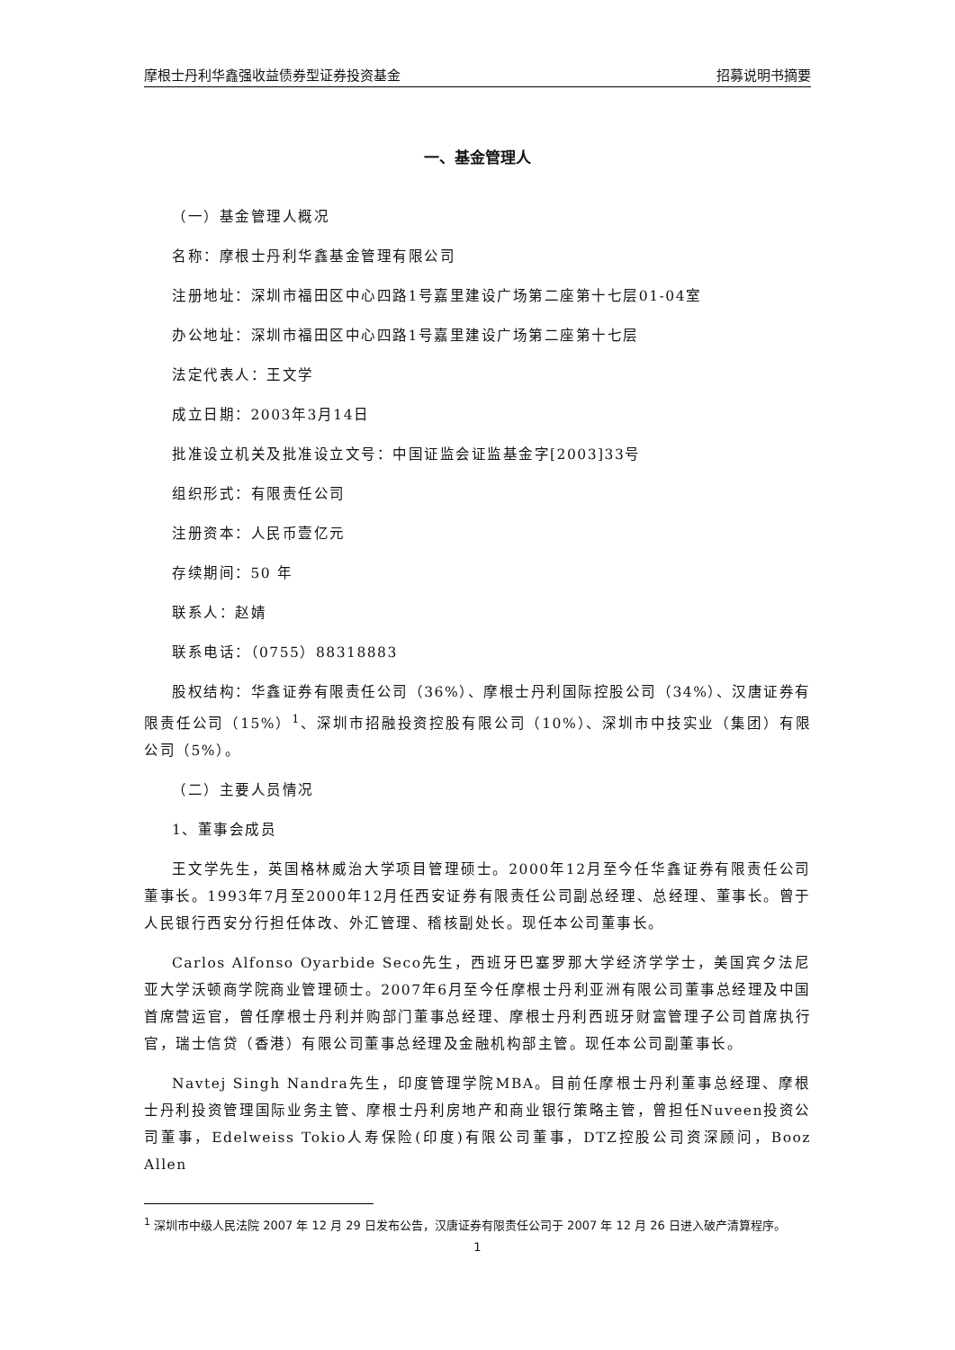摩根士丹利华鑫强收益债券型证券投资基金 招募说明书摘要
一、基金管理人
（一）基金管理人概况
名称：摩根士丹利华鑫基金管理有限公司
注册地址：深圳市福田区中心四路1号嘉里建设广场第二座第十七层01-04室
办公地址：深圳市福田区中心四路1号嘉里建设广场第二座第十七层
法定代表人：王文学
成立日期：2003年3月14日
批准设立机关及批准设立文号：中国证监会证监基金字[2003]33号
组织形式：有限责任公司
注册资本：人民币壹亿元
存续期间：50 年
联系人：赵婧
联系电话：（0755）88318883
股权结构：华鑫证券有限责任公司（36%）、摩根士丹利国际控股公司（34%）、汉唐证券有限责任公司（15%）<sup>1</sup>、深圳市招融投资控股有限公司（10%）、深圳市中技实业（集团）有限公司（5%）。
（二）主要人员情况
1、董事会成员
王文学先生，英国格林威治大学项目管理硕士。2000年12月至今任华鑫证券有限责任公司董事长。1993年7月至2000年12月任西安证券有限责任公司副总经理、总经理、董事长。曾于人民银行西安分行担任体改、外汇管理、稽核副处长。现任本公司董事长。
Carlos Alfonso Oyarbide Seco先生，西班牙巴塞罗那大学经济学学士，美国宾夕法尼亚大学沃顿商学院商业管理硕士。2007年6月至今任摩根士丹利亚洲有限公司董事总经理及中国首席营运官，曾任摩根士丹利并购部门董事总经理、摩根士丹利西班牙财富管理子公司首席执行官，瑞士信贷（香港）有限公司董事总经理及金融机构部主管。现任本公司副董事长。
Navtej Singh Nandra先生，印度管理学院MBA。目前任摩根士丹利董事总经理、摩根士丹利投资管理国际业务主管、摩根士丹利房地产和商业银行策略主管，曾担任Nuveen投资公司董事，Edelweiss Tokio人寿保险(印度)有限公司董事，DTZ控股公司资深顾问，Booz Allen
<sup>1</sup> 深圳市中级人民法院 2007 年 12 月 29 日发布公告，汉唐证券有限责任公司于 2007 年 12 月 26 日进入破产清算程序。
1